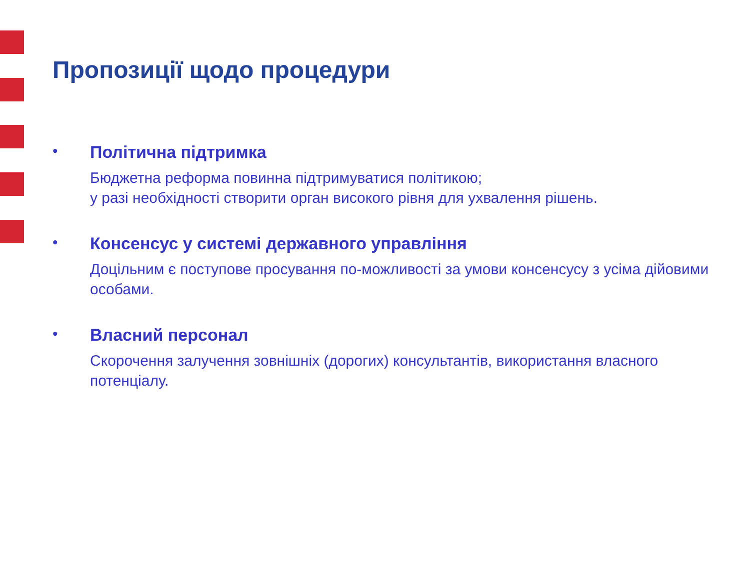Пропозиції щодо процедури
• Політична підтримка
Бюджетна реформа повинна підтримуватися політикою;
у разі необхідності створити орган високого рівня для ухвалення рішень.
• Консенсус у системі державного управління
Доцільним є поступове просування по-можливості за умови консенсусу з усіма дійовими особами.
• Власний персонал
Скорочення залучення зовнішніх (дорогих) консультантів, використання власного потенціалу.